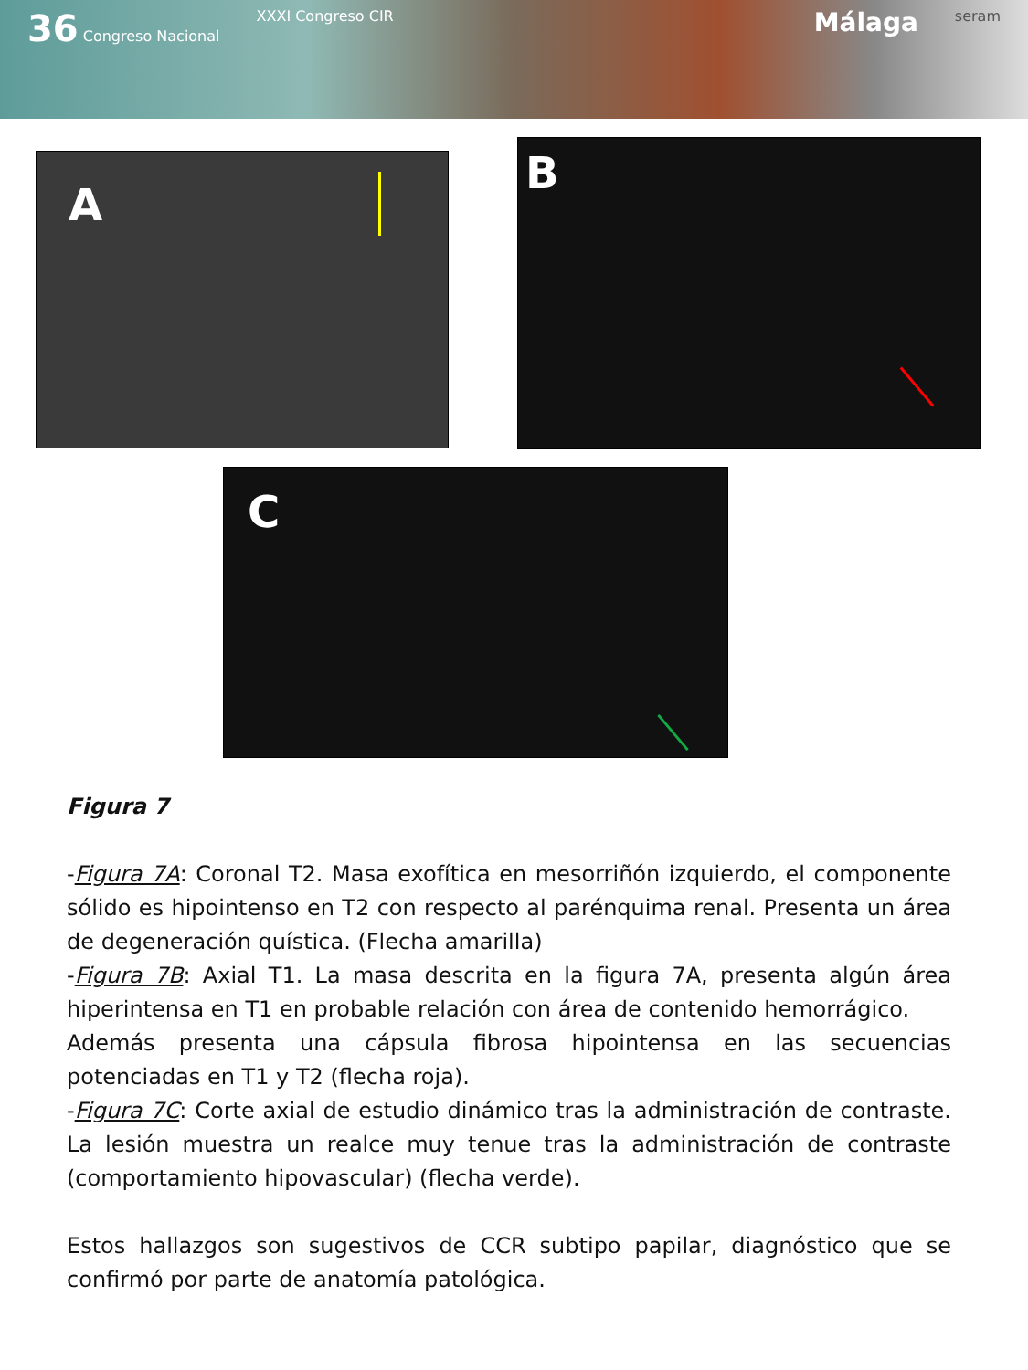36 Congreso Nacional XXXI Congreso CIR
Málaga
seram
A
B
C
Figura 7
-Figura 7A: Coronal T2. Masa exofítica en mesorriñón izquierdo, el componente sólido es hipointenso en T2 con respecto al parénquima renal. Presenta un área de degeneración quística. (Flecha amarilla)
-Figura 7B: Axial T1. La masa descrita en la figura 7A, presenta algún área hiperintensa en T1 en probable relación con área de contenido hemorrágico.
Además presenta una cápsula fibrosa hipointensa en las secuencias potenciadas en T1 y T2 (flecha roja).
-Figura 7C: Corte axial de estudio dinámico tras la administración de contraste. La lesión muestra un realce muy tenue tras la administración de contraste (comportamiento hipovascular) (flecha verde).
Estos hallazgos son sugestivos de CCR subtipo papilar, diagnóstico que se confirmó por parte de anatomía patológica.